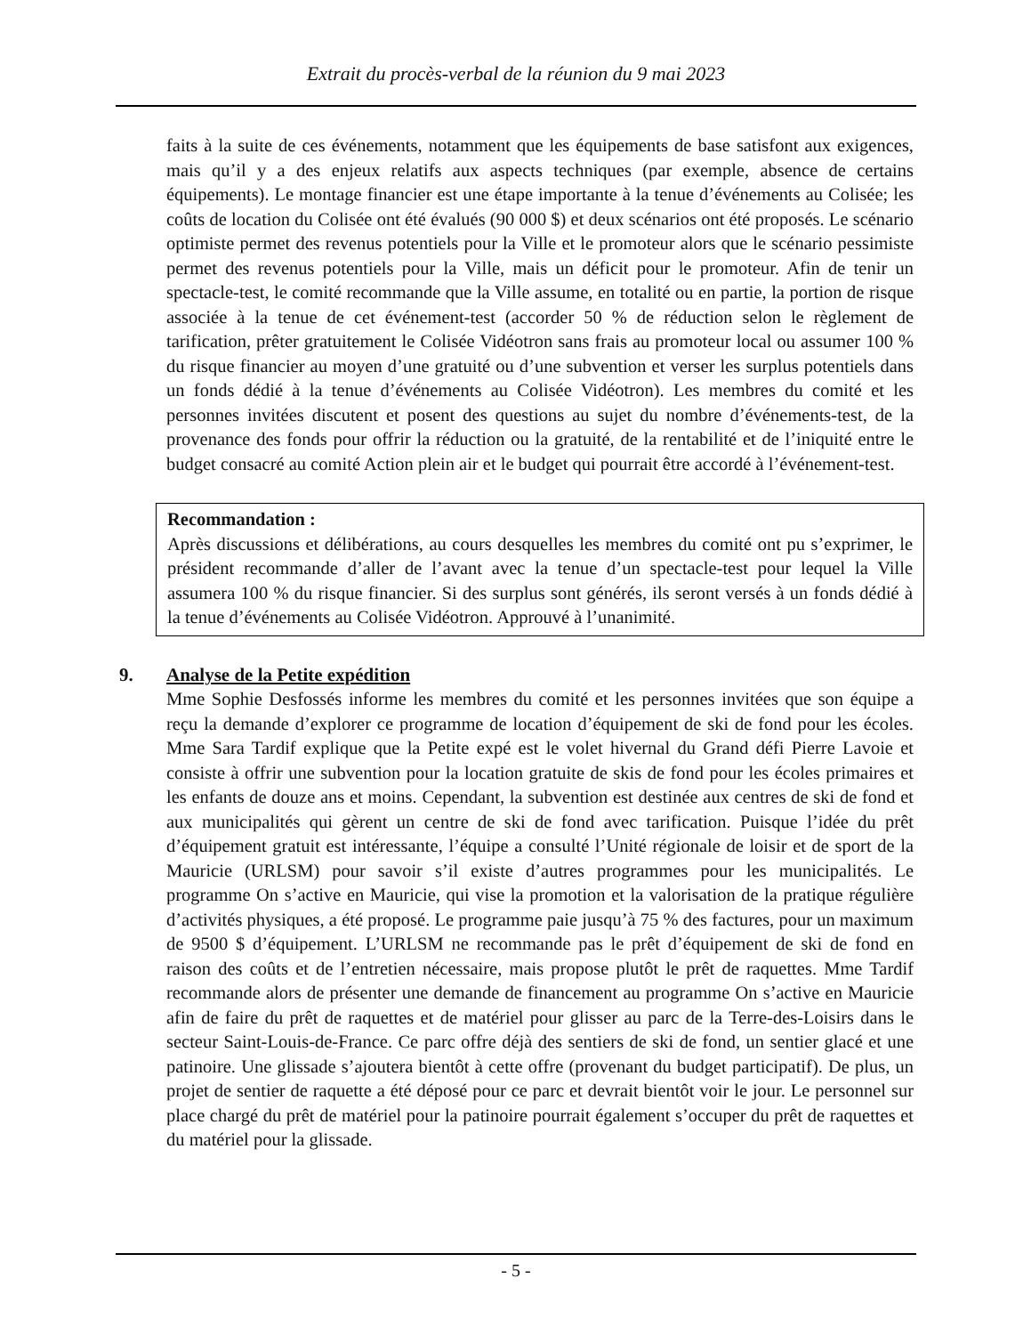Extrait du procès-verbal de la réunion du 9 mai 2023
faits à la suite de ces événements, notamment que les équipements de base satisfont aux exigences, mais qu’il y a des enjeux relatifs aux aspects techniques (par exemple, absence de certains équipements). Le montage financier est une étape importante à la tenue d’événements au Colisée; les coûts de location du Colisée ont été évalués (90 000 $) et deux scénarios ont été proposés. Le scénario optimiste permet des revenus potentiels pour la Ville et le promoteur alors que le scénario pessimiste permet des revenus potentiels pour la Ville, mais un déficit pour le promoteur. Afin de tenir un spectacle-test, le comité recommande que la Ville assume, en totalité ou en partie, la portion de risque associée à la tenue de cet événement-test (accorder 50 % de réduction selon le règlement de tarification, prêter gratuitement le Colisée Vidéotron sans frais au promoteur local ou assumer 100 % du risque financier au moyen d’une gratuité ou d’une subvention et verser les surplus potentiels dans un fonds dédié à la tenue d’événements au Colisée Vidéotron). Les membres du comité et les personnes invitées discutent et posent des questions au sujet du nombre d’événements-test, de la provenance des fonds pour offrir la réduction ou la gratuité, de la rentabilité et de l’iniquité entre le budget consacré au comité Action plein air et le budget qui pourrait être accordé à l’événement-test.
Recommandation :
Après discussions et délibérations, au cours desquelles les membres du comité ont pu s’exprimer, le président recommande d’aller de l’avant avec la tenue d’un spectacle-test pour lequel la Ville assumera 100 % du risque financier. Si des surplus sont générés, ils seront versés à un fonds dédié à la tenue d’événements au Colisée Vidéotron. Approuvé à l’unanimité.
9. Analyse de la Petite expédition
Mme Sophie Desfossés informe les membres du comité et les personnes invitées que son équipe a reçu la demande d’explorer ce programme de location d’équipement de ski de fond pour les écoles. Mme Sara Tardif explique que la Petite expé est le volet hivernal du Grand défi Pierre Lavoie et consiste à offrir une subvention pour la location gratuite de skis de fond pour les écoles primaires et les enfants de douze ans et moins. Cependant, la subvention est destinée aux centres de ski de fond et aux municipalités qui gèrent un centre de ski de fond avec tarification. Puisque l’idée du prêt d’équipement gratuit est intéressante, l’équipe a consulté l’Unité régionale de loisir et de sport de la Mauricie (URLSM) pour savoir s’il existe d’autres programmes pour les municipalités. Le programme On s’active en Mauricie, qui vise la promotion et la valorisation de la pratique régulière d’activités physiques, a été proposé. Le programme paie jusqu’à 75 % des factures, pour un maximum de 9500 $ d’équipement. L’URLSM ne recommande pas le prêt d’équipement de ski de fond en raison des coûts et de l’entretien nécessaire, mais propose plutôt le prêt de raquettes. Mme Tardif recommande alors de présenter une demande de financement au programme On s’active en Mauricie afin de faire du prêt de raquettes et de matériel pour glisser au parc de la Terre-des-Loisirs dans le secteur Saint-Louis-de-France. Ce parc offre déjà des sentiers de ski de fond, un sentier glacé et une patinoire. Une glissade s’ajoutera bientôt à cette offre (provenant du budget participatif). De plus, un projet de sentier de raquette a été déposé pour ce parc et devrait bientôt voir le jour. Le personnel sur place chargé du prêt de matériel pour la patinoire pourrait également s’occuper du prêt de raquettes et du matériel pour la glissade.
- 5 -